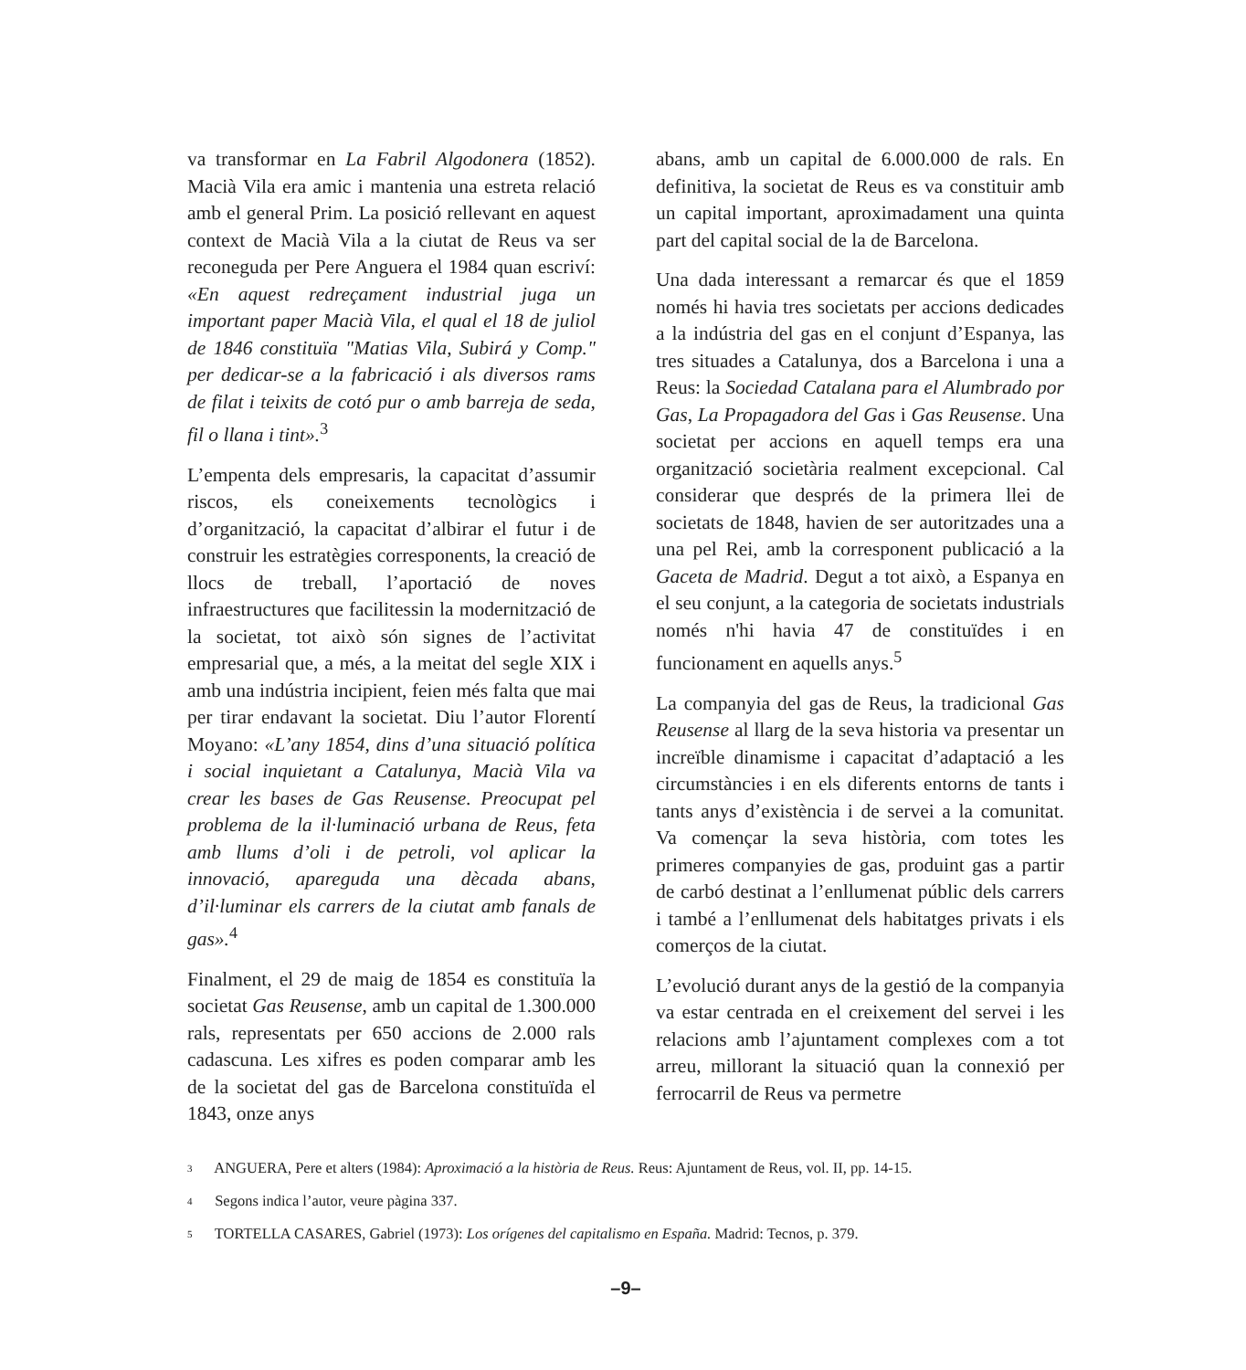va transformar en La Fabril Algodonera (1852). Macià Vila era amic i mantenia una estreta relació amb el general Prim. La posició rellevant en aquest context de Macià Vila a la ciutat de Reus va ser reconeguda per Pere Anguera el 1984 quan escriví: «En aquest redreçament industrial juga un important paper Macià Vila, el qual el 18 de juliol de 1846 constituïa "Matias Vila, Subirá y Comp." per dedicar-se a la fabricació i als diversos rams de filat i teixits de cotó pur o amb barreja de seda, fil o llana i tint».<sup>3</sup>
L’empenta dels empresaris, la capacitat d’assumir riscos, els coneixements tecnològics i d’organització, la capacitat d’albirar el futur i de construir les estratègies corresponents, la creació de llocs de treball, l’aportació de noves infraestructures que facilitessin la modernització de la societat, tot això són signes de l’activitat empresarial que, a més, a la meitat del segle XIX i amb una indústria incipient, feien més falta que mai per tirar endavant la societat. Diu l’autor Florentí Moyano: «L’any 1854, dins d’una situació política i social inquietant a Catalunya, Macià Vila va crear les bases de Gas Reusense. Preocupat pel problema de la il·luminació urbana de Reus, feta amb llums d’oli i de petroli, vol aplicar la innovació, apareguda una dècada abans, d’il·luminar els carrers de la ciutat amb fanals de gas».<sup>4</sup>
Finalment, el 29 de maig de 1854 es constituïa la societat Gas Reusense, amb un capital de 1.300.000 rals, representats per 650 accions de 2.000 rals cadascuna. Les xifres es poden comparar amb les de la societat del gas de Barcelona constituïda el 1843, onze anys
abans, amb un capital de 6.000.000 de rals. En definitiva, la societat de Reus es va constituir amb un capital important, aproximadament una quinta part del capital social de la de Barcelona.
Una dada interessant a remarcar és que el 1859 només hi havia tres societats per accions dedicades a la indústria del gas en el conjunt d’Espanya, las tres situades a Catalunya, dos a Barcelona i una a Reus: la Sociedad Catalana para el Alumbrado por Gas, La Propagadora del Gas i Gas Reusense. Una societat per accions en aquell temps era una organització societària realment excepcional. Cal considerar que després de la primera llei de societats de 1848, havien de ser autoritzades una a una pel Rei, amb la corresponent publicació a la Gaceta de Madrid. Degut a tot això, a Espanya en el seu conjunt, a la categoria de societats industrials només n'hi havia 47 de constituïdes i en funcionament en aquells anys.<sup>5</sup>
La companyia del gas de Reus, la tradicional Gas Reusense al llarg de la seva historia va presentar un increïble dinamisme i capacitat d’adaptació a les circumstàncies i en els diferents entorns de tants i tants anys d’existència i de servei a la comunitat. Va començar la seva història, com totes les primeres companyies de gas, produint gas a partir de carbó destinat a l’enllumenat públic dels carrers i també a l’enllumenat dels habitatges privats i els comerços de la ciutat.
L’evolució durant anys de la gestió de la companyia va estar centrada en el creixement del servei i les relacions amb l’ajuntament complexes com a tot arreu, millorant la situació quan la connexió per ferrocarril de Reus va permetre
<sup>3</sup> ANGUERA, Pere et alters (1984): Aproximació a la història de Reus. Reus: Ajuntament de Reus, vol. II, pp. 14-15.
<sup>4</sup> Segons indica l’autor, veure pàgina 337.
<sup>5</sup> TORTELLA CASARES, Gabriel (1973): Los orígenes del capitalismo en España. Madrid: Tecnos, p. 379.
–9–